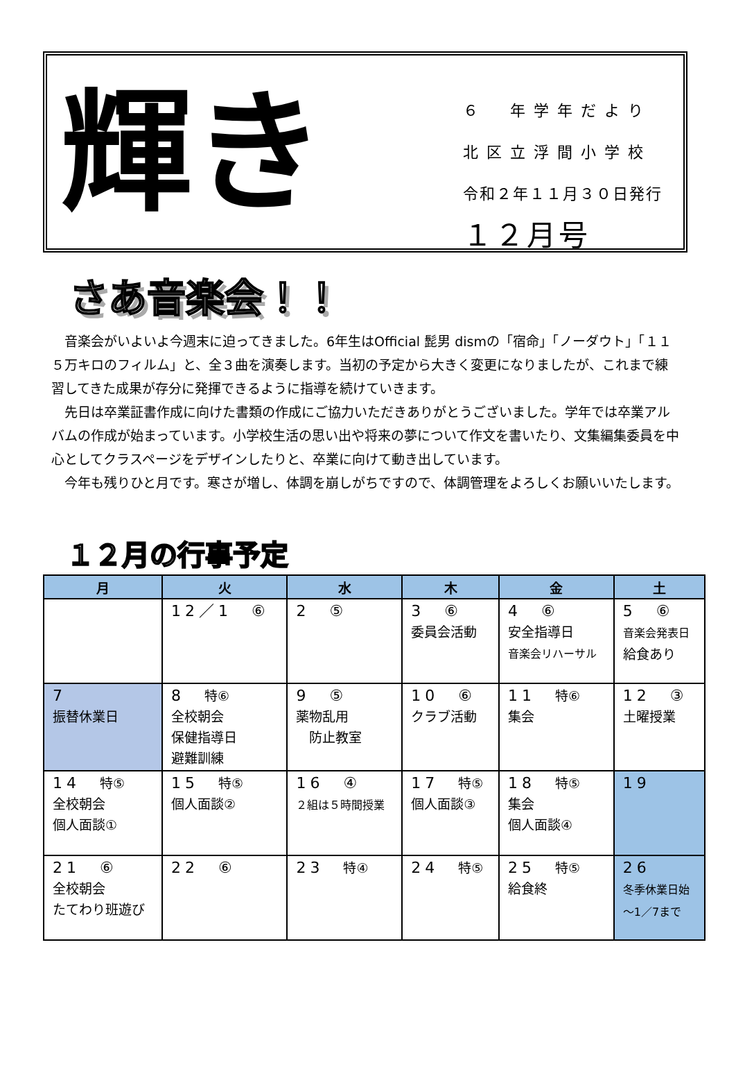輝き
６　年学年だより
北区立浮間小学校
令和２年１１月３０日発行
１２月号
さあ音楽会！！
音楽会がいよいよ今週末に迫ってきました。6年生はOfficial 髭男 dismの「宿命」「ノーダウト」「１１５万キロのフィルム」と、全３曲を演奏します。当初の予定から大きく変更になりましたが、これまで練習してきた成果が存分に発揮できるように指導を続けていきます。
先日は卒業証書作成に向けた書類の作成にご協力いただきありがとうございました。学年では卒業アルバムの作成が始まっています。小学校生活の思い出や将来の夢について作文を書いたり、文集編集委員を中心としてクラスページをデザインしたりと、卒業に向けて動き出しています。
今年も残りひと月です。寒さが増し、体調を崩しがちですので、体調管理をよろしくお願いいたします。
１２月の行事予定
| 月 | 火 | 水 | 木 | 金 | 土 |
| --- | --- | --- | --- | --- | --- |
| | 12／1 ⑥ | 2 ⑤ | 3 ⑥ 委員会活動 | 4 ⑥ 安全指導日 音楽会リハーサル | 5 ⑥ 音楽会発表日 給食あり |
| 7 振替休業日 | 8 特⑥ 全校朝会 保健指導日 避難訓練 | 9 ⑤ 薬物乱用 防止教室 | 10 ⑥ クラブ活動 | 11 特⑥ 集会 | 12 ③ 土曜授業 |
| 14 特⑤ 全校朝会 個人面談① | 15 特⑤ 個人面談② | 16 ④ ２組は５時間授業 | 17 特⑤ 個人面談③ | 18 特⑤ 集会 個人面談④ | 19 |
| 21 ⑥ 全校朝会 たてわり班遊び | 22 ⑥ | 23 特④ | 24 特⑤ | 25 特⑤ 給食終 | 26 冬季休業日始 ～1／7まで |